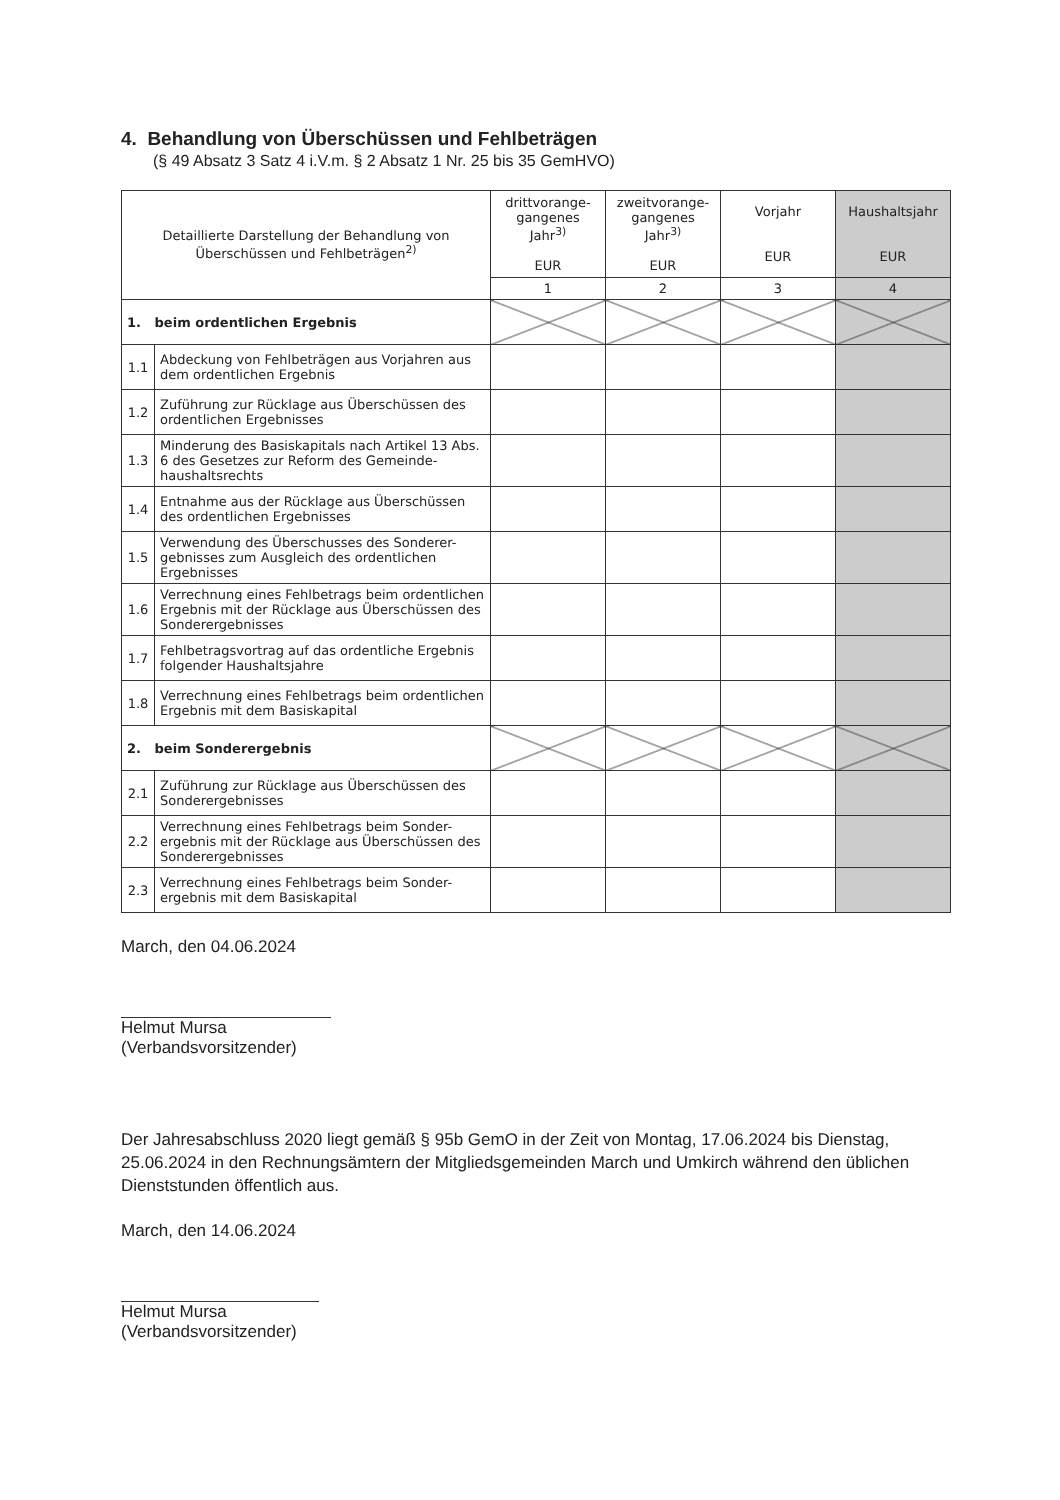4. Behandlung von Überschüssen und Fehlbeträgen
(§ 49 Absatz 3 Satz 4 i.V.m. § 2 Absatz 1 Nr. 25 bis 35 GemHVO)
| Detaillierte Darstellung der Behandlung von Überschüssen und Fehlbeträgen<sup>2)</sup> | | drittvorange-gangenes Jahr<sup>3)</sup> EUR | zweitvorange-gangenes Jahr<sup>3)</sup> EUR | Vorjahr EUR | Haushaltsjahr EUR |
| --- | --- | --- | --- | --- | --- |
| | | 1 | 2 | 3 | 4 |
| 1. beim ordentlichen Ergebnis | | | | | |
| 1.1 | Abdeckung von Fehlbeträgen aus Vorjahren aus dem ordentlichen Ergebnis | | | | |
| 1.2 | Zuführung zur Rücklage aus Überschüssen des ordentlichen Ergebnisses | | | | |
| 1.3 | Minderung des Basiskapitals nach Artikel 13 Abs. 6 des Gesetzes zur Reform des Gemeinde-haushaltsrechts | | | | |
| 1.4 | Entnahme aus der Rücklage aus Überschüssen des ordentlichen Ergebnisses | | | | |
| 1.5 | Verwendung des Überschusses des Sonderer-gebnisses zum Ausgleich des ordentlichen Ergebnisses | | | | |
| 1.6 | Verrechnung eines Fehlbetrags beim ordentlichen Ergebnis mit der Rücklage aus Überschüssen des Sonderergebnisses | | | | |
| 1.7 | Fehlbetragsvortrag auf das ordentliche Ergebnis folgender Haushaltsjahre | | | | |
| 1.8 | Verrechnung eines Fehlbetrags beim ordentlichen Ergebnis mit dem Basiskapital | | | | |
| 2. beim Sonderergebnis | | | | | |
| 2.1 | Zuführung zur Rücklage aus Überschüssen des Sonderergebnisses | | | | |
| 2.2 | Verrechnung eines Fehlbetrags beim Sonder-ergebnis mit der Rücklage aus Überschüssen des Sonderergebnisses | | | | |
| 2.3 | Verrechnung eines Fehlbetrags beim Sonder-ergebnis mit dem Basiskapital | | | | |
March, den 04.06.2024
Helmut Mursa
(Verbandsvorsitzender)
Der Jahresabschluss 2020 liegt gemäß § 95b GemO in der Zeit von Montag, 17.06.2024 bis Dienstag, 25.06.2024 in den Rechnungsämtern der Mitgliedsgemeinden March und Umkirch während den üblichen Dienststunden öffentlich aus.
March, den 14.06.2024
Helmut Mursa
(Verbandsvorsitzender)